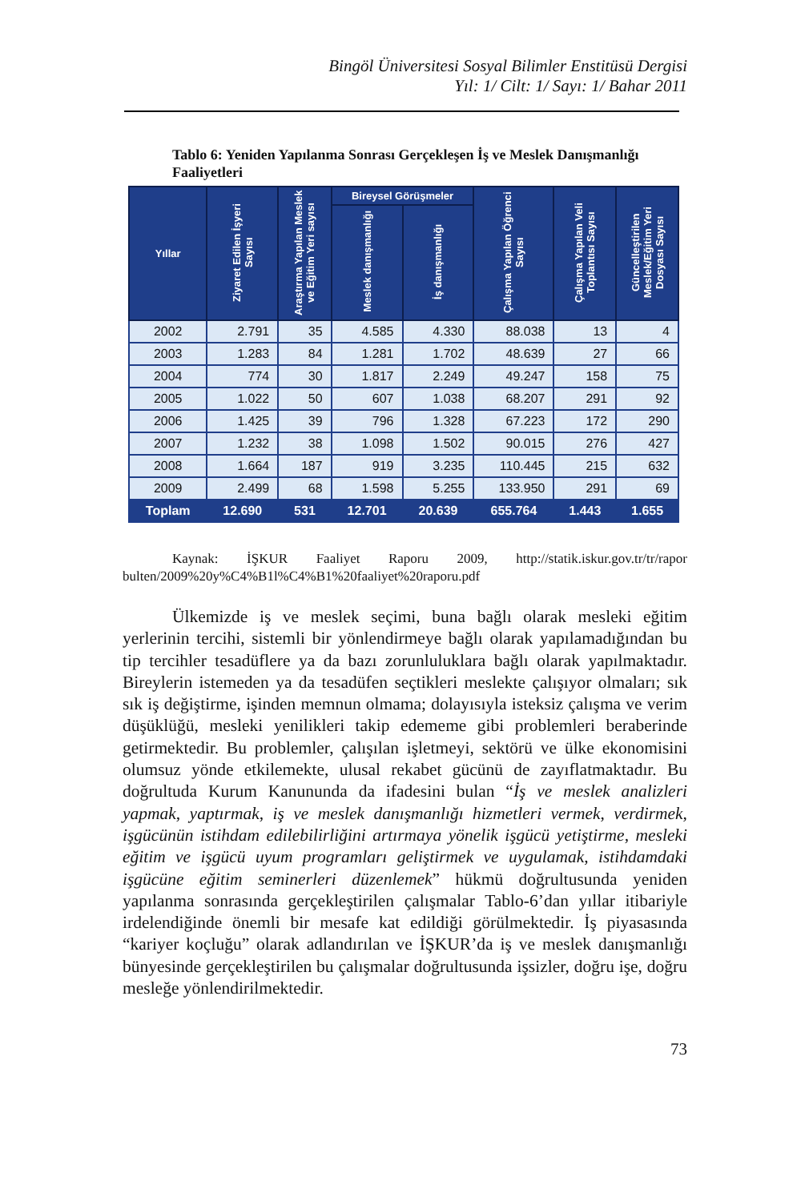Bingöl Üniversitesi Sosyal Bilimler Enstitüsü Dergisi
Yıl: 1/ Cilt: 1/ Sayı: 1/ Bahar 2011
Tablo 6: Yeniden Yapılanma Sonrası Gerçekleşen İş ve Meslek Danışmanlığı Faaliyetleri
| Yıllar | Ziyaret Edilen İşyeri Sayısı | Araştırma Yapılan Meslek ve Eğitim Yeri sayısı | Bireysel Görüşmeler | | Çalışma Yapılan Öğrenci Sayısı | Çalışma Yapılan Veli Toplantısı Sayısı | Güncelleştirilen Meslek/Eğitim Yeri Dosyası Sayısı |
| --- | --- | --- | --- | --- | --- | --- | --- |
| | | | Meslek danışmanlığı | İş danışmanlığı | | | |
| 2002 | 2.791 | 35 | 4.585 | 4.330 | 88.038 | 13 | 4 |
| 2003 | 1.283 | 84 | 1.281 | 1.702 | 48.639 | 27 | 66 |
| 2004 | 774 | 30 | 1.817 | 2.249 | 49.247 | 158 | 75 |
| 2005 | 1.022 | 50 | 607 | 1.038 | 68.207 | 291 | 92 |
| 2006 | 1.425 | 39 | 796 | 1.328 | 67.223 | 172 | 290 |
| 2007 | 1.232 | 38 | 1.098 | 1.502 | 90.015 | 276 | 427 |
| 2008 | 1.664 | 187 | 919 | 3.235 | 110.445 | 215 | 632 |
| 2009 | 2.499 | 68 | 1.598 | 5.255 | 133.950 | 291 | 69 |
| Toplam | 12.690 | 531 | 12.701 | 20.639 | 655.764 | 1.443 | 1.655 |
Kaynak: İŞKUR Faaliyet Raporu 2009, http://statik.iskur.gov.tr/tr/rapor bulten/2009%20y%C4%B1l%C4%B1%20faaliyet%20raporu.pdf
Ülkemizde iş ve meslek seçimi, buna bağlı olarak mesleki eğitim yerlerinin tercihi, sistemli bir yönlendirmeye bağlı olarak yapılamadığından bu tip tercihler tesadüflere ya da bazı zorunluluklara bağlı olarak yapılmaktadır. Bireylerin istemeden ya da tesadüfen seçtikleri meslekte çalışıyor olmaları; sık sık iş değiştirme, işinden memnun olmama; dolayısıyla isteksiz çalışma ve verim düşüklüğü, mesleki yenilikleri takip edememe gibi problemleri beraberinde getirmektedir. Bu problemler, çalışılan işletmeyi, sektörü ve ülke ekonomisini olumsuz yönde etkilemekte, ulusal rekabet gücünü de zayıflatmaktadır. Bu doğrultuda Kurum Kanununda da ifadesini bulan “İş ve meslek analizleri yapmak, yaptırmak, iş ve meslek danışmanlığı hizmetleri vermek, verdirmek, işgücünün istihdam edilebilirliğini artırmaya yönelik işgücü yetiştirme, mesleki eğitim ve işgücü uyum programları geliştirmek ve uygulamak, istihdamdaki işgücüne eğitim seminerleri düzenlemek” hükmü doğrultusunda yeniden yapılanma sonrasında gerçekleştirilen çalışmalar Tablo-6’dan yıllar itibariyle irdelendiğinde önemli bir mesafe kat edildiği görülmektedir. İş piyasasında “kariyer koçluğu” olarak adlandırılan ve İŞKUR’da iş ve meslek danışmanlığı bünyesinde gerçekleştirilen bu çalışmalar doğrultusunda işsizler, doğru işe, doğru mesleğe yönlendirilmektedir.
73